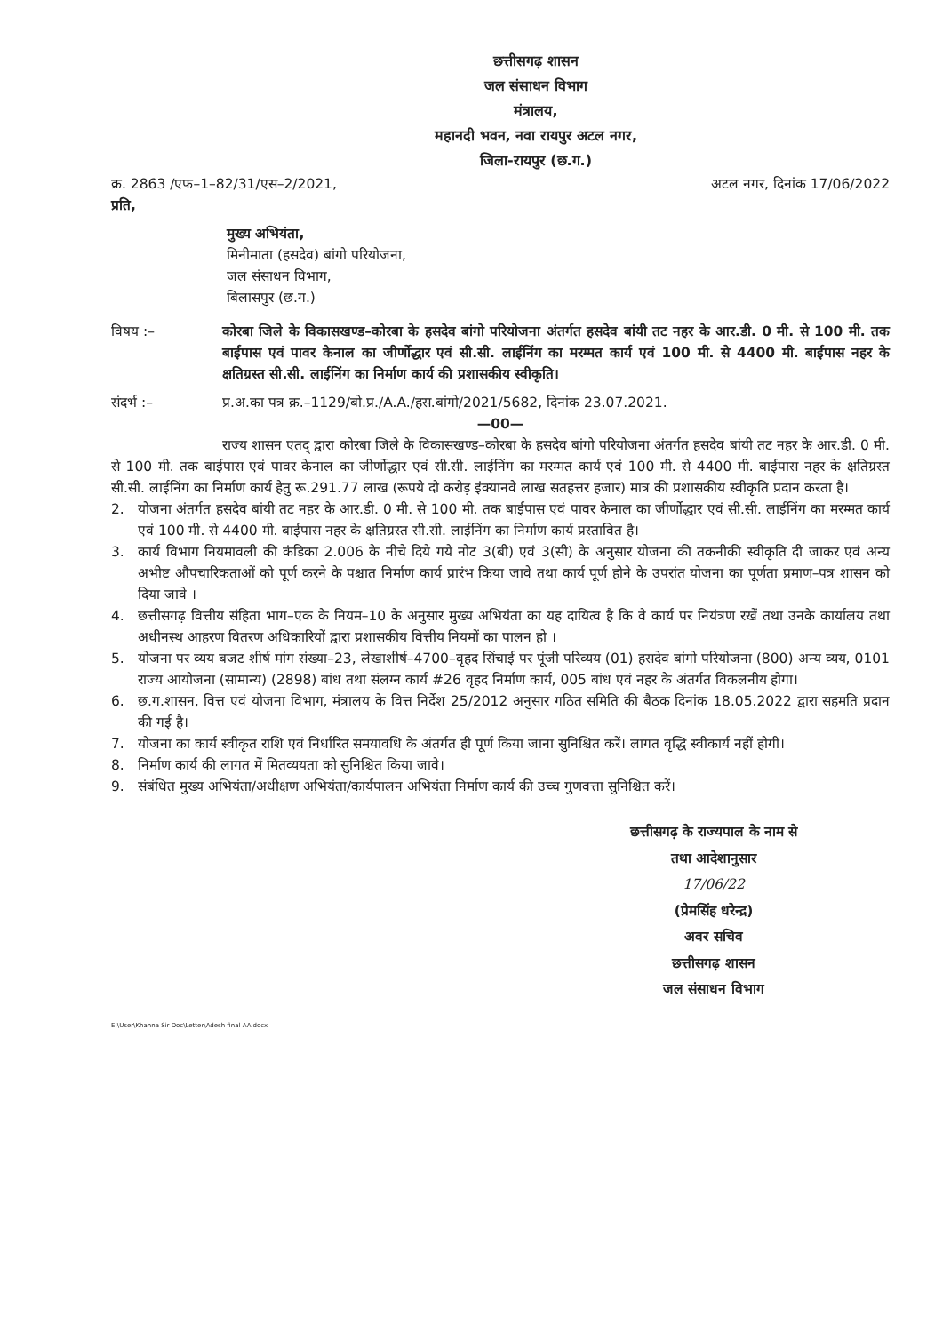छत्तीसगढ़ शासन
जल संसाधन विभाग
मंत्रालय,
महानदी भवन, नवा रायपुर अटल नगर,
जिला-रायपुर (छ.ग.)
क्र. 2863 /एफ–1–82/31/एस–2/2021, अटल नगर, दिनांक 17/06/2022
प्रति,
मुख्य अभियंता,
मिनीमाता (हसदेव) बांगो परियोजना,
जल संसाधन विभाग,
बिलासपुर (छ.ग.)
विषय :– कोरबा जिले के विकासखण्ड–कोरबा के हसदेव बांगो परियोजना अंतर्गत हसदेव बांयी तट नहर के आर.डी. 0 मी. से 100 मी. तक बाईपास एवं पावर केनाल का जीर्णोद्धार एवं सी.सी. लाईनिंग का मरम्मत कार्य एवं 100 मी. से 4400 मी. बाईपास नहर के क्षतिग्रस्त सी.सी. लाईनिंग का निर्माण कार्य की प्रशासकीय स्वीकृति।
संदर्भ :– प्र.अ.का पत्र क्र.–1129/बो.प्र./A.A./हस.बांगो/2021/5682, दिनांक 23.07.2021.
—00—
राज्य शासन एतद् द्वारा कोरबा जिले के विकासखण्ड–कोरबा के हसदेव बांगो परियोजना अंतर्गत हसदेव बांयी तट नहर के आर.डी. 0 मी. से 100 मी. तक बाईपास एवं पावर केनाल का जीर्णोद्धार एवं सी.सी. लाईनिंग का मरम्मत कार्य एवं 100 मी. से 4400 मी. बाईपास नहर के क्षतिग्रस्त सी.सी. लाईनिंग का निर्माण कार्य हेतु रू.291.77 लाख (रूपये दो करोड़ इंक्यानवे लाख सतहत्तर हजार) मात्र की प्रशासकीय स्वीकृति प्रदान करता है।
2. योजना अंतर्गत हसदेव बांयी तट नहर के आर.डी. 0 मी. से 100 मी. तक बाईपास एवं पावर केनाल का जीर्णोद्धार एवं सी.सी. लाईनिंग का मरम्मत कार्य एवं 100 मी. से 4400 मी. बाईपास नहर के क्षतिग्रस्त सी.सी. लाईनिंग का निर्माण कार्य प्रस्तावित है।
3. कार्य विभाग नियमावली की कंडिका 2.006 के नीचे दिये गये नोट 3(बी) एवं 3(सी) के अनुसार योजना की तकनीकी स्वीकृति दी जाकर एवं अन्य अभीष्ट औपचारिकताओं को पूर्ण करने के पश्चात निर्माण कार्य प्रारंभ किया जावे तथा कार्य पूर्ण होने के उपरांत योजना का पूर्णता प्रमाण–पत्र शासन को दिया जावे ।
4. छत्तीसगढ़ वित्तीय संहिता भाग–एक के नियम–10 के अनुसार मुख्य अभियंता का यह दायित्व है कि वे कार्य पर नियंत्रण रखें तथा उनके कार्यालय तथा अधीनस्थ आहरण वितरण अधिकारियों द्वारा प्रशासकीय वित्तीय नियमों का पालन हो ।
5. योजना पर व्यय बजट शीर्ष मांग संख्या–23, लेखाशीर्ष–4700–वृहद सिंचाई पर पूंजी परिव्यय (01) हसदेव बांगो परियोजना (800) अन्य व्यय, 0101 राज्य आयोजना (सामान्य) (2898) बांध तथा संलग्न कार्य #26 वृहद निर्माण कार्य, 005 बांध एवं नहर के अंतर्गत विकलनीय होगा।
6. छ.ग.शासन, वित्त एवं योजना विभाग, मंत्रालय के वित्त निर्देश 25/2012 अनुसार गठित समिति की बैठक दिनांक 18.05.2022 द्वारा सहमति प्रदान की गई है।
7. योजना का कार्य स्वीकृत राशि एवं निर्धारित समयावधि के अंतर्गत ही पूर्ण किया जाना सुनिश्चित करें। लागत वृद्धि स्वीकार्य नहीं होगी।
8. निर्माण कार्य की लागत में मितव्ययता को सुनिश्चित किया जावे।
9. संबंधित मुख्य अभियंता/अधीक्षण अभियंता/कार्यपालन अभियंता निर्माण कार्य की उच्च गुणवत्ता सुनिश्चित करें।
छत्तीसगढ़ के राज्यपाल के नाम से
तथा आदेशानुसार
17/06/22
(प्रेमसिंह धरेन्द्र)
अवर सचिव
छत्तीसगढ़ शासन
जल संसाधन विभाग
E:\User\Khanna Sir Doc\Letter\Adesh final AA.docx